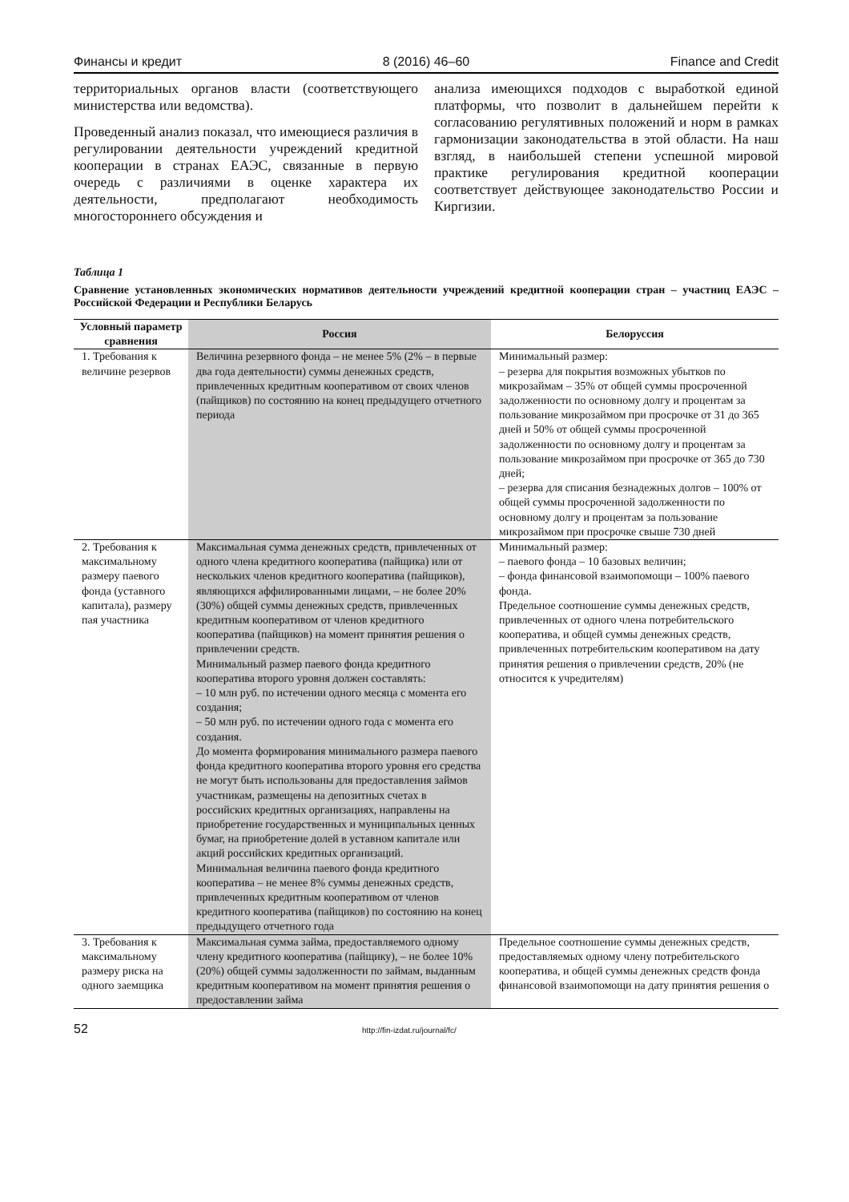Финансы и кредит 8 (2016) 46–60 Finance and Credit
территориальных органов власти (соответствующего министерства или ведомства).
Проведенный анализ показал, что имеющиеся различия в регулировании деятельности учреждений кредитной кооперации в странах ЕАЭС, связанные в первую очередь с различиями в оценке характера их деятельности, предполагают необходимость многостороннего обсуждения и
анализа имеющихся подходов с выработкой единой платформы, что позволит в дальнейшем перейти к согласованию регулятивных положений и норм в рамках гармонизации законодательства в этой области. На наш взгляд, в наибольшей степени успешной мировой практике регулирования кредитной кооперации соответствует действующее законодательство России и Киргизии.
Таблица 1
Сравнение установленных экономических нормативов деятельности учреждений кредитной кооперации стран – участниц ЕАЭС – Российской Федерации и Республики Беларусь
| Условный параметр сравнения | Россия | Белоруссия |
| --- | --- | --- |
| 1. Требования к величине резервов | Величина резервного фонда – не менее 5% (2% – в первые два года деятельности) суммы денежных средств, привлеченных кредитным кооперативом от своих членов (пайщиков) по состоянию на конец предыдущего отчетного периода | Минимальный размер: – резерва для покрытия возможных убытков по микрозаймам – 35% от общей суммы просроченной задолженности по основному долгу и процентам за пользование микрозаймом при просрочке от 31 до 365 дней и 50% от общей суммы просроченной задолженности по основному долгу и процентам за пользование микрозаймом при просрочке от 365 до 730 дней; – резерва для списания безнадежных долгов – 100% от общей суммы просроченной задолженности по основному долгу и процентам за пользование микрозаймом при просрочке свыше 730 дней |
| 2. Требования к максимальному размеру паевого фонда (уставного капитала), размеру пая участника | Максимальная сумма денежных средств, привлеченных от одного члена кредитного кооператива (пайщика) или от нескольких членов кредитного кооператива (пайщиков), являющихся аффилированными лицами, – не более 20% (30%) общей суммы денежных средств, привлеченных кредитным кооперативом от членов кредитного кооператива (пайщиков) на момент принятия решения о привлечении средств. Минимальный размер паевого фонда кредитного кооператива второго уровня должен составлять: – 10 млн руб. по истечении одного месяца с момента его создания; – 50 млн руб. по истечении одного года с момента его создания. До момента формирования минимального размера паевого фонда кредитного кооператива второго уровня его средства не могут быть использованы для предоставления займов участникам, размещены на депозитных счетах в российских кредитных организациях, направлены на приобретение государственных и муниципальных ценных бумаг, на приобретение долей в уставном капитале или акций российских кредитных организаций. Минимальная величина паевого фонда кредитного кооператива – не менее 8% суммы денежных средств, привлеченных кредитным кооперативом от членов кредитного кооператива (пайщиков) по состоянию на конец предыдущего отчетного года | Минимальный размер: – паевого фонда – 10 базовых величин; – фонда финансовой взаимопомощи – 100% паевого фонда. Предельное соотношение суммы денежных средств, привлеченных от одного члена потребительского кооператива, и общей суммы денежных средств, привлеченных потребительским кооперативом на дату принятия решения о привлечении средств, 20% (не относится к учредителям) |
| 3. Требования к максимальному размеру риска на одного заемщика | Максимальная сумма займа, предоставляемого одному члену кредитного кооператива (пайщику), – не более 10% (20%) общей суммы задолженности по займам, выданным кредитным кооперативом на момент принятия решения о предоставлении займа | Предельное соотношение суммы денежных средств, предоставляемых одному члену потребительского кооператива, и общей суммы денежных средств фонда финансовой взаимопомощи на дату принятия решения о |
52 http://fin-izdat.ru/journal/fc/